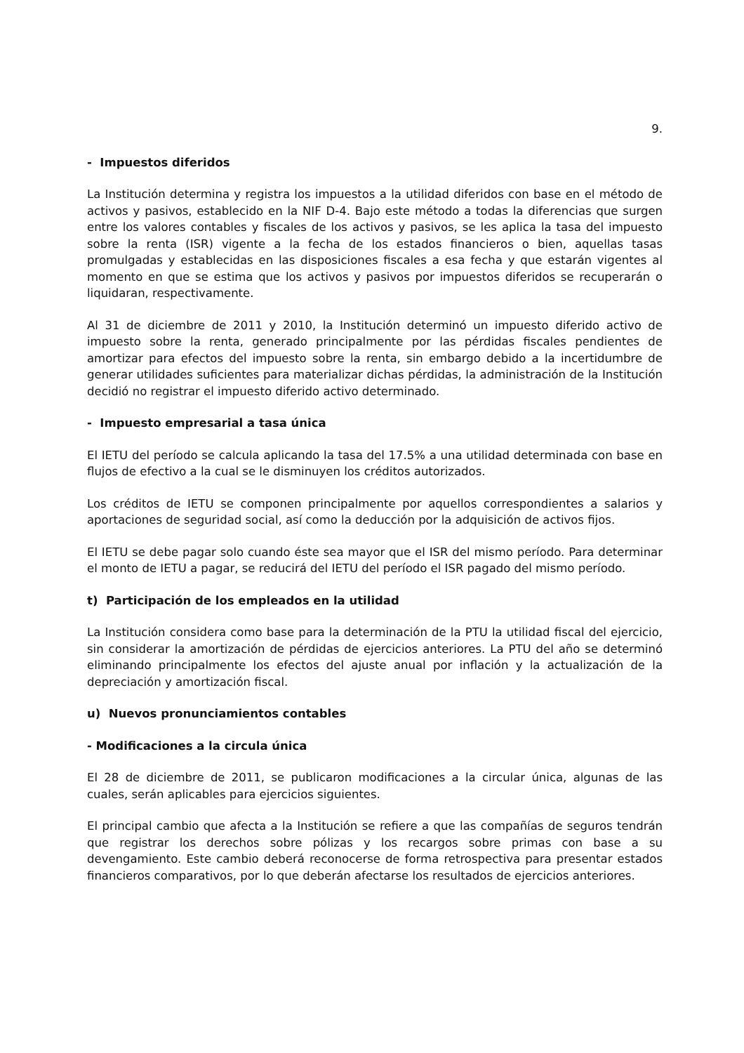9.
- Impuestos diferidos
La Institución determina y registra los impuestos a la utilidad diferidos con base en el método de activos y pasivos, establecido en la NIF D-4. Bajo este método a todas la diferencias que surgen entre los valores contables y fiscales de los activos y pasivos, se les aplica la tasa del impuesto sobre la renta (ISR) vigente a la fecha de los estados financieros o bien, aquellas tasas promulgadas y establecidas en las disposiciones fiscales a esa fecha y que estarán vigentes al momento en que se estima que los activos y pasivos por impuestos diferidos se recuperarán o liquidaran, respectivamente.
Al 31 de diciembre de 2011 y 2010, la Institución determinó un impuesto diferido activo de impuesto sobre la renta, generado principalmente por las pérdidas fiscales pendientes de amortizar para efectos del impuesto sobre la renta, sin embargo debido a la incertidumbre de generar utilidades suficientes para materializar dichas pérdidas, la administración de la Institución decidió no registrar el impuesto diferido activo determinado.
- Impuesto empresarial a tasa única
El IETU del período se calcula aplicando la tasa del 17.5% a una utilidad determinada con base en flujos de efectivo a la cual se le disminuyen los créditos autorizados.
Los créditos de IETU se componen principalmente por aquellos correspondientes a salarios y aportaciones de seguridad social, así como la deducción por la adquisición de activos fijos.
El IETU se debe pagar solo cuando éste sea mayor que el ISR del mismo período. Para determinar el monto de IETU a pagar, se reducirá del IETU del período el ISR pagado del mismo período.
t) Participación de los empleados en la utilidad
La Institución considera como base para la determinación de la PTU la utilidad fiscal del ejercicio, sin considerar la amortización de pérdidas de ejercicios anteriores. La PTU del año se determinó eliminando principalmente los efectos del ajuste anual por inflación y la actualización de la depreciación y amortización fiscal.
u) Nuevos pronunciamientos contables
- Modificaciones a la circula única
El 28 de diciembre de 2011, se publicaron modificaciones a la circular única, algunas de las cuales, serán aplicables para ejercicios siguientes.
El principal cambio que afecta a la Institución se refiere a que las compañías de seguros tendrán que registrar los derechos sobre pólizas y los recargos sobre primas con base a su devengamiento. Este cambio deberá reconocerse de forma retrospectiva para presentar estados financieros comparativos, por lo que deberán afectarse los resultados de ejercicios anteriores.